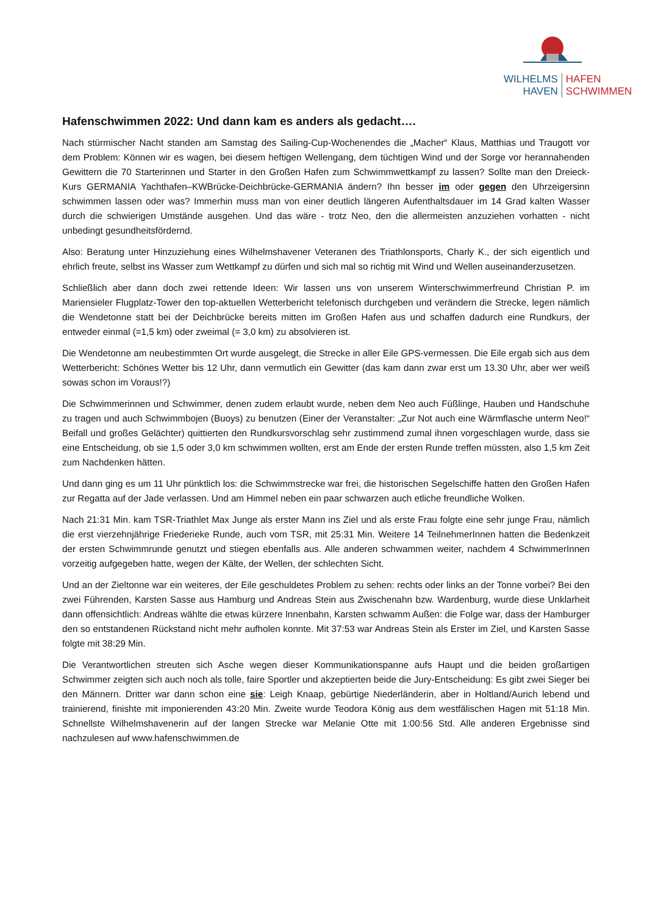WILHELMS
HAVEN
HAFEN
SCHWIMMEN
Hafenschwimmen 2022: Und dann kam es anders als gedacht….
Nach stürmischer Nacht standen am Samstag des Sailing-Cup-Wochenendes die „Macher“ Klaus, Matthias und Traugott vor dem Problem: Können wir es wagen, bei diesem heftigen Wellengang, dem tüchtigen Wind und der Sorge vor herannahenden Gewittern die 70 Starterinnen und Starter in den Großen Hafen zum Schwimmwettkampf zu lassen? Sollte man den Dreieck-Kurs GERMANIA Yachthafen–KWBrücke-Deichbrücke-GERMANIA ändern? Ihn besser im oder gegen den Uhrzeigersinn schwimmen lassen oder was? Immerhin muss man von einer deutlich längeren Aufenthaltsdauer im 14 Grad kalten Wasser durch die schwierigen Umstände ausgehen. Und das wäre - trotz Neo, den die allermeisten anzuziehen vorhatten - nicht unbedingt gesundheitsfördernd.
Also: Beratung unter Hinzuziehung eines Wilhelmshavener Veteranen des Triathlonsports, Charly K., der sich eigentlich und ehrlich freute, selbst ins Wasser zum Wettkampf zu dürfen und sich mal so richtig mit Wind und Wellen auseinanderzusetzen.
Schließlich aber dann doch zwei rettende Ideen: Wir lassen uns von unserem Winterschwimmerfreund Christian P. im Mariensieler Flugplatz-Tower den top-aktuellen Wetterbericht telefonisch durchgeben und verändern die Strecke, legen nämlich die Wendetonne statt bei der Deichbrücke bereits mitten im Großen Hafen aus und schaffen dadurch eine Rundkurs, der entweder einmal (=1,5 km) oder zweimal (= 3,0 km) zu absolvieren ist.
Die Wendetonne am neubestimmten Ort wurde ausgelegt, die Strecke in aller Eile GPS-vermessen. Die Eile ergab sich aus dem Wetterbericht: Schönes Wetter bis 12 Uhr, dann vermutlich ein Gewitter (das kam dann zwar erst um 13.30 Uhr, aber wer weiß sowas schon im Voraus!?)
Die Schwimmerinnen und Schwimmer, denen zudem erlaubt wurde, neben dem Neo auch Füßlinge, Hauben und Handschuhe zu tragen und auch Schwimmbojen (Buoys) zu benutzen (Einer der Veranstalter: „Zur Not auch eine Wärmflasche unterm Neo!“ Beifall und großes Gelächter) quittierten den Rundkursvorschlag sehr zustimmend zumal ihnen vorgeschlagen wurde, dass sie eine Entscheidung, ob sie 1,5 oder 3,0 km schwimmen wollten, erst am Ende der ersten Runde treffen müssten, also 1,5 km Zeit zum Nachdenken hätten.
Und dann ging es um 11 Uhr pünktlich los: die Schwimmstrecke war frei, die historischen Segelschiffe hatten den Großen Hafen zur Regatta auf der Jade verlassen. Und am Himmel neben ein paar schwarzen auch etliche freundliche Wolken.
Nach 21:31 Min. kam TSR-Triathlet Max Junge als erster Mann ins Ziel und als erste Frau folgte eine sehr junge Frau, nämlich die erst vierzehnjährige Friederieke Runde, auch vom TSR, mit 25:31 Min. Weitere 14 TeilnehmerInnen hatten die Bedenkzeit der ersten Schwimmrunde genutzt und stiegen ebenfalls aus. Alle anderen schwammen weiter, nachdem 4 SchwimmerInnen vorzeitig aufgegeben hatte, wegen der Kälte, der Wellen, der schlechten Sicht.
Und an der Zieltonne war ein weiteres, der Eile geschuldetes Problem zu sehen: rechts oder links an der Tonne vorbei? Bei den zwei Führenden, Karsten Sasse aus Hamburg und Andreas Stein aus Zwischenahn bzw. Wardenburg, wurde diese Unklarheit dann offensichtlich: Andreas wählte die etwas kürzere Innenbahn, Karsten schwamm Außen: die Folge war, dass der Hamburger den so entstandenen Rückstand nicht mehr aufholen konnte. Mit 37:53 war Andreas Stein als Erster im Ziel, und Karsten Sasse folgte mit 38:29 Min.
Die Verantwortlichen streuten sich Asche wegen dieser Kommunikationspanne aufs Haupt und die beiden großartigen Schwimmer zeigten sich auch noch als tolle, faire Sportler und akzeptierten beide die Jury-Entscheidung: Es gibt zwei Sieger bei den Männern. Dritter war dann schon eine sie: Leigh Knaap, gebürtige Niederländerin, aber in Holtland/Aurich lebend und trainierend, finishte mit imponierenden 43:20 Min. Zweite wurde Teodora König aus dem westfälischen Hagen mit 51:18 Min. Schnellste Wilhelmshavenerin auf der langen Strecke war Melanie Otte mit 1:00:56 Std. Alle anderen Ergebnisse sind nachzulesen auf www.hafenschwimmen.de